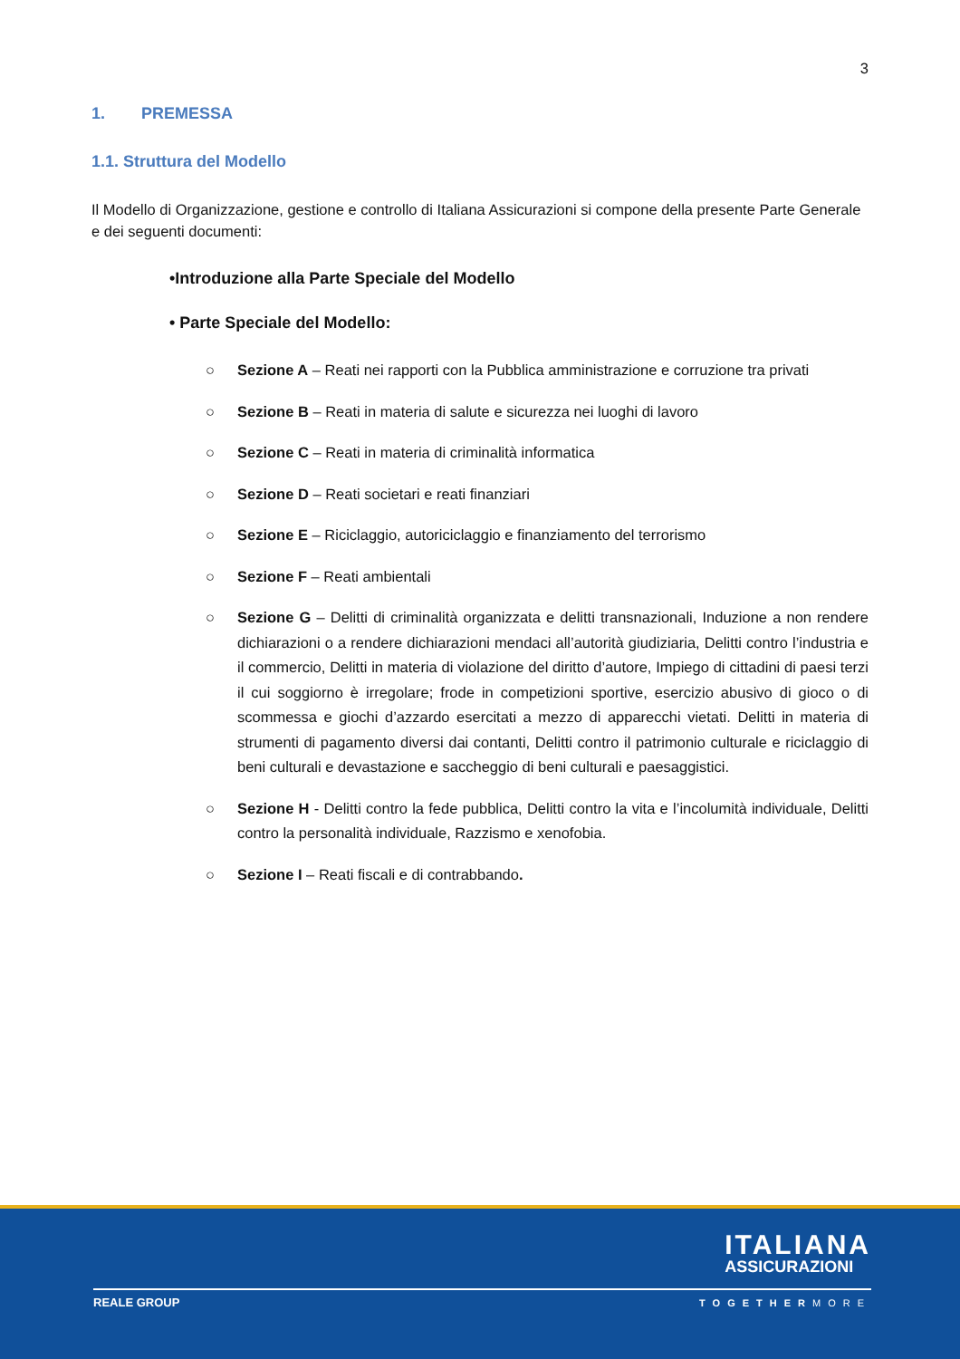3
1. PREMESSA
1.1. Struttura del Modello
Il Modello di Organizzazione, gestione e controllo di Italiana Assicurazioni si compone della presente Parte Generale e dei seguenti documenti:
•Introduzione alla Parte Speciale del Modello
• Parte Speciale del Modello:
○ Sezione A – Reati nei rapporti con la Pubblica amministrazione e corruzione tra privati
○ Sezione B – Reati in materia di salute e sicurezza nei luoghi di lavoro
○ Sezione C – Reati in materia di criminalità informatica
○ Sezione D – Reati societari e reati finanziari
○ Sezione E – Riciclaggio, autoriciclaggio e finanziamento del terrorismo
○ Sezione F – Reati ambientali
○ Sezione G – Delitti di criminalità organizzata e delitti transnazionali, Induzione a non rendere dichiarazioni o a rendere dichiarazioni mendaci all’autorità giudiziaria, Delitti contro l’industria e il commercio, Delitti in materia di violazione del diritto d’autore, Impiego di cittadini di paesi terzi il cui soggiorno è irregolare; frode in competizioni sportive, esercizio abusivo di gioco o di scommessa e giochi d’azzardo esercitati a mezzo di apparecchi vietati. Delitti in materia di strumenti di pagamento diversi dai contanti, Delitti contro il patrimonio culturale e riciclaggio di beni culturali e devastazione e saccheggio di beni culturali e paesaggistici.
○ Sezione H - Delitti contro la fede pubblica, Delitti contro la vita e l’incolumità individuale, Delitti contro la personalità individuale, Razzismo e xenofobia.
○ Sezione I – Reati fiscali e di contrabbando.
ITALIANA
ASSICURAZIONI
REALE GROUP TOGETHERMORE